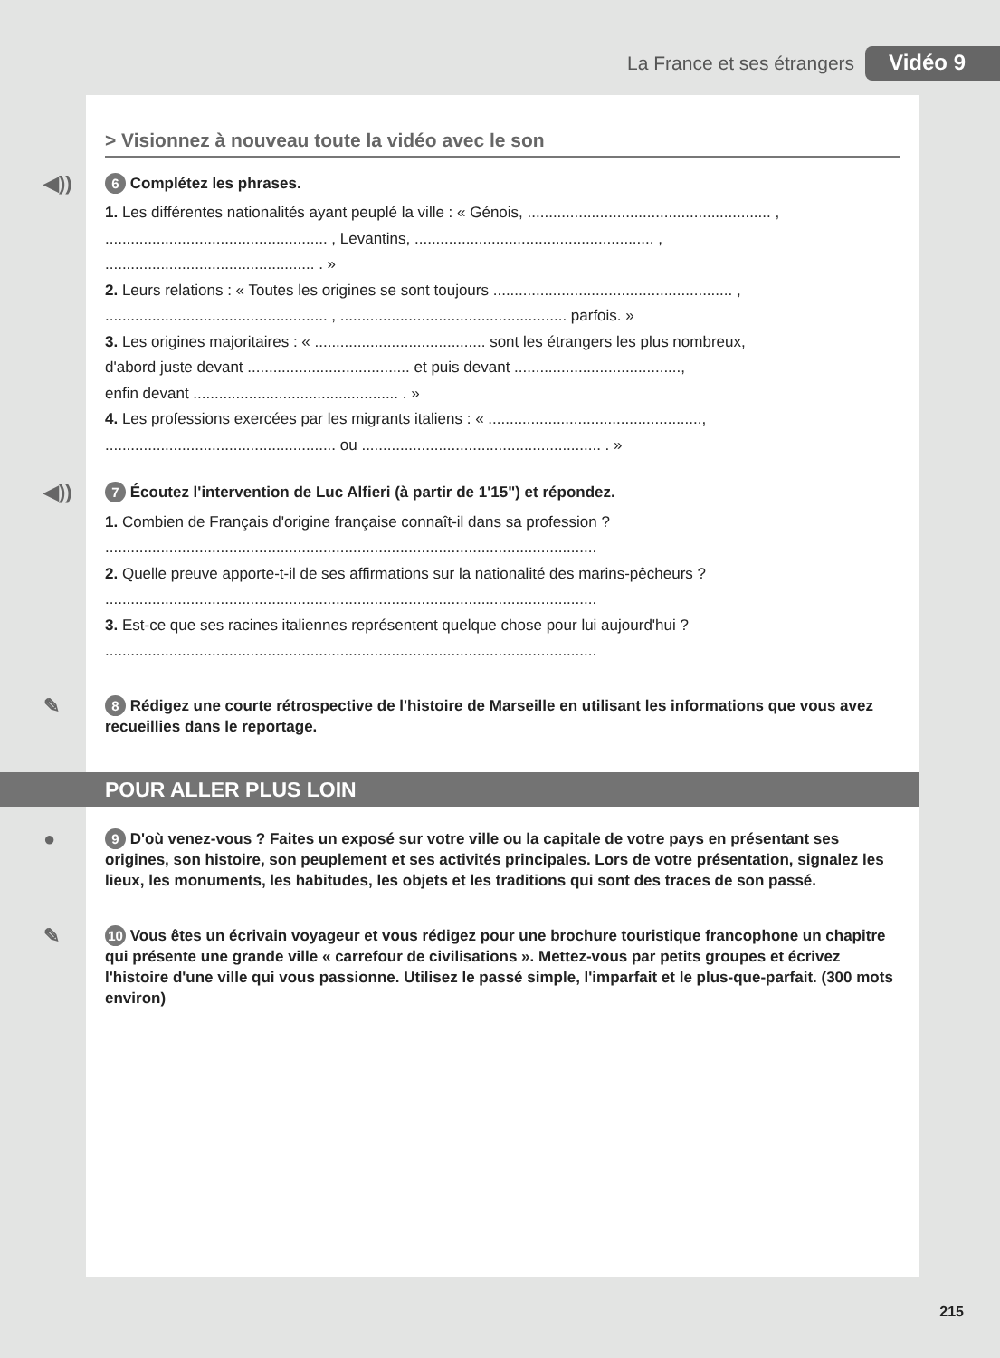La France et ses étrangers Vidéo 9
> Visionnez à nouveau toute la vidéo avec le son
◀)) 6 Complétez les phrases.
1. Les différentes nationalités ayant peuplé la ville : « Génois, ......................................................... ,
.................................................... , Levantins, ........................................................ ,
................................................. . »
2. Leurs relations : « Toutes les origines se sont toujours ........................................................ ,
.................................................... , ..................................................... parfois. »
3. Les origines majoritaires : « ........................................ sont les étrangers les plus nombreux,
d'abord juste devant ...................................... et puis devant .......................................,
enfin devant ................................................ . »
4. Les professions exercées par les migrants italiens : « ..................................................,
...................................................... ou ........................................................ . »
◀)) 7 Écoutez l'intervention de Luc Alfieri (à partir de 1'15") et répondez.
1. Combien de Français d'origine française connaît-il dans sa profession ?
...................................................................................................................
2. Quelle preuve apporte-t-il de ses affirmations sur la nationalité des marins-pêcheurs ?
...................................................................................................................
3. Est-ce que ses racines italiennes représentent quelque chose pour lui aujourd'hui ?
...................................................................................................................
✎ 8 Rédigez une courte rétrospective de l'histoire de Marseille en utilisant les informations que vous avez recueillies dans le reportage.
POUR ALLER PLUS LOIN
● 9 D'où venez-vous ? Faites un exposé sur votre ville ou la capitale de votre pays en présentant ses origines, son histoire, son peuplement et ses activités principales. Lors de votre présentation, signalez les lieux, les monuments, les habitudes, les objets et les traditions qui sont des traces de son passé.
✎ 10 Vous êtes un écrivain voyageur et vous rédigez pour une brochure touristique francophone un chapitre qui présente une grande ville « carrefour de civilisations ». Mettez-vous par petits groupes et écrivez l'histoire d'une ville qui vous passionne. Utilisez le passé simple, l'imparfait et le plus-que-parfait. (300 mots environ)
215